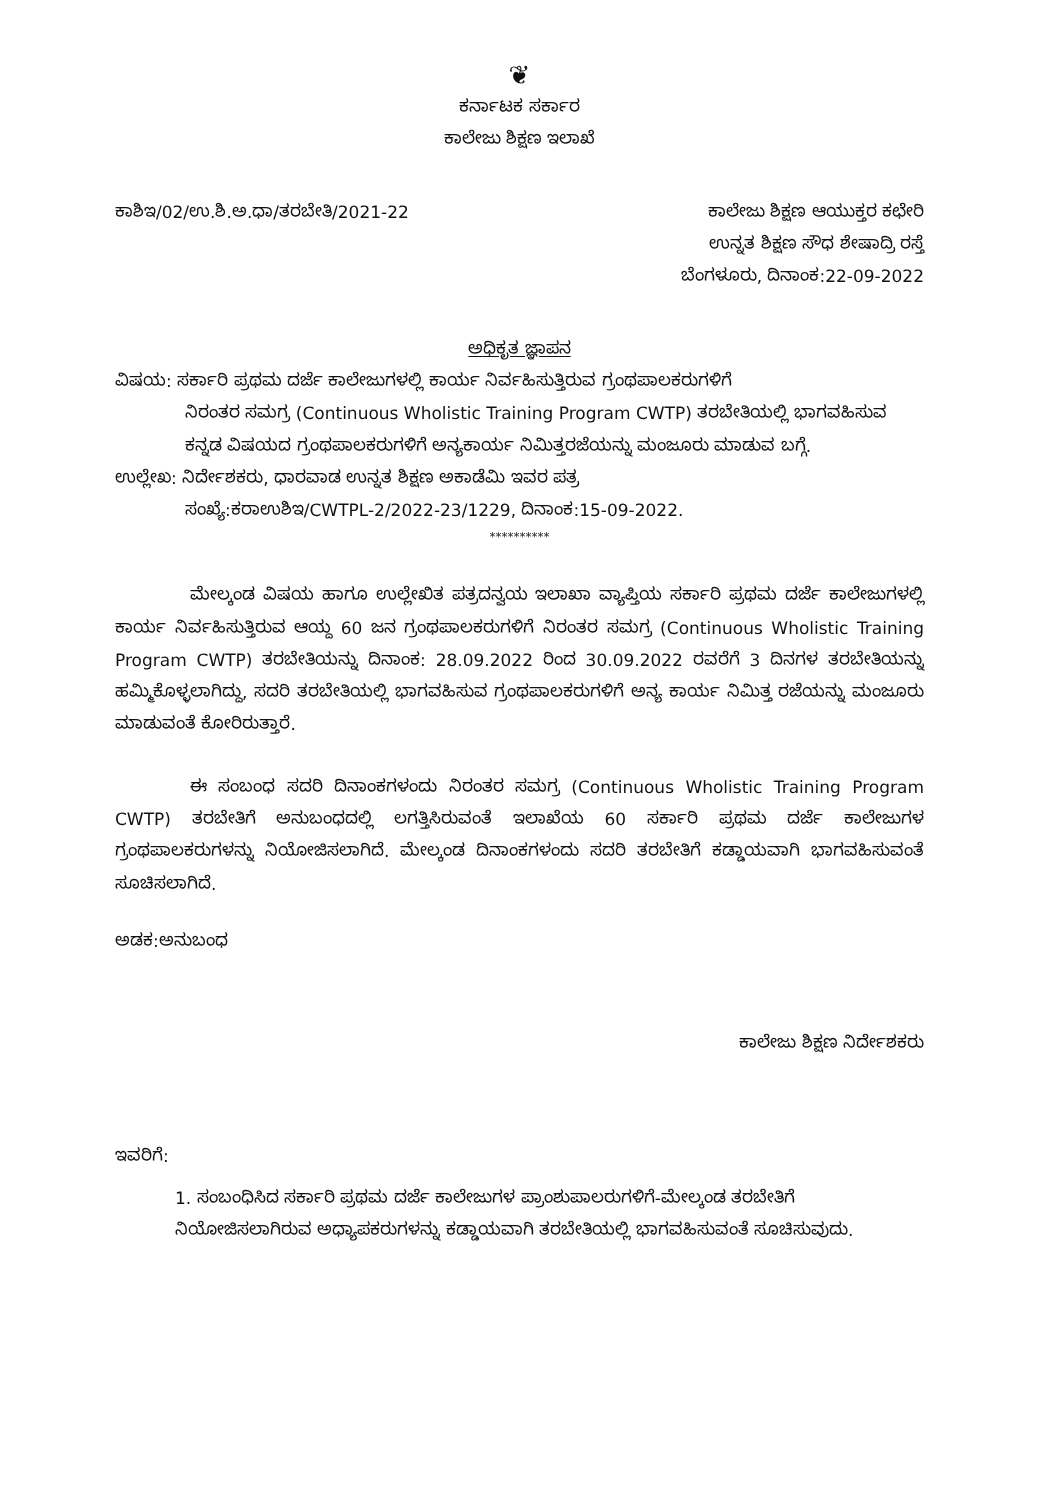❦
ಕರ್ನಾಟಕ ಸರ್ಕಾರ
ಕಾಲೇಜು ಶಿಕ್ಷಣ ಇಲಾಖೆ
ಕಾಶಿಇ/02/ಉ.ಶಿ.ಅ.ಧಾ/ತರಬೇತಿ/2021-22
ಕಾಲೇಜು ಶಿಕ್ಷಣ ಆಯುಕ್ತರ ಕಛೇರಿ
ಉನ್ನತ ಶಿಕ್ಷಣ ಸೌಧ ಶೇಷಾದ್ರಿ ರಸ್ತೆ
ಬೆಂಗಳೂರು, ದಿನಾಂಕ:22-09-2022
ಅಧಿಕೃತ ಜ್ಞಾಪನ
ವಿಷಯ: ಸರ್ಕಾರಿ ಪ್ರಥಮ ದರ್ಜೆ ಕಾಲೇಜುಗಳಲ್ಲಿ ಕಾರ್ಯ ನಿರ್ವಹಿಸುತ್ತಿರುವ ಗ್ರಂಥಪಾಲಕರುಗಳಿಗೆ
ನಿರಂತರ ಸಮಗ್ರ (Continuous Wholistic Training Program CWTP) ತರಬೇತಿಯಲ್ಲಿ ಭಾಗವಹಿಸುವ ಕನ್ನಡ ವಿಷಯದ ಗ್ರಂಥಪಾಲಕರುಗಳಿಗೆ ಅನ್ಯಕಾರ್ಯ ನಿಮಿತ್ತರಜೆಯನ್ನು ಮಂಜೂರು ಮಾಡುವ ಬಗ್ಗೆ.
ಉಲ್ಲೇಖ: ನಿರ್ದೇಶಕರು, ಧಾರವಾಡ ಉನ್ನತ ಶಿಕ್ಷಣ ಅಕಾಡೆಮಿ ಇವರ ಪತ್ರ
ಸಂಖ್ಯೆ:ಕರಾಉಶಿಇ/CWTPL-2/2022-23/1229, ದಿನಾಂಕ:15-09-2022.
**********
ಮೇಲ್ಕಂಡ ವಿಷಯ ಹಾಗೂ ಉಲ್ಲೇಖಿತ ಪತ್ರದನ್ವಯ ಇಲಾಖಾ ವ್ಯಾಪ್ತಿಯ ಸರ್ಕಾರಿ ಪ್ರಥಮ ದರ್ಜೆ ಕಾಲೇಜುಗಳಲ್ಲಿ ಕಾರ್ಯ ನಿರ್ವಹಿಸುತ್ತಿರುವ ಆಯ್ದ 60 ಜನ ಗ್ರಂಥಪಾಲಕರುಗಳಿಗೆ ನಿರಂತರ ಸಮಗ್ರ (Continuous Wholistic Training Program CWTP) ತರಬೇತಿಯನ್ನು ದಿನಾಂಕ: 28.09.2022 ರಿಂದ 30.09.2022 ರವರೆಗೆ 3 ದಿನಗಳ ತರಬೇತಿಯನ್ನು ಹಮ್ಮಿಕೊಳ್ಳಲಾಗಿದ್ದು, ಸದರಿ ತರಬೇತಿಯಲ್ಲಿ ಭಾಗವಹಿಸುವ ಗ್ರಂಥಪಾಲಕರುಗಳಿಗೆ ಅನ್ಯ ಕಾರ್ಯ ನಿಮಿತ್ತ ರಜೆಯನ್ನು ಮಂಜೂರು ಮಾಡುವಂತೆ ಕೋರಿರುತ್ತಾರೆ.
ಈ ಸಂಬಂಧ ಸದರಿ ದಿನಾಂಕಗಳಂದು ನಿರಂತರ ಸಮಗ್ರ (Continuous Wholistic Training Program CWTP) ತರಬೇತಿಗೆ ಅನುಬಂಧದಲ್ಲಿ ಲಗತ್ತಿಸಿರುವಂತೆ ಇಲಾಖೆಯ 60 ಸರ್ಕಾರಿ ಪ್ರಥಮ ದರ್ಜೆ ಕಾಲೇಜುಗಳ ಗ್ರಂಥಪಾಲಕರುಗಳನ್ನು ನಿಯೋಜಿಸಲಾಗಿದೆ. ಮೇಲ್ಕಂಡ ದಿನಾಂಕಗಳಂದು ಸದರಿ ತರಬೇತಿಗೆ ಕಡ್ಡಾಯವಾಗಿ ಭಾಗವಹಿಸುವಂತೆ ಸೂಚಿಸಲಾಗಿದೆ.
ಅಡಕ:ಅನುಬಂಧ
ಕಾಲೇಜು ಶಿಕ್ಷಣ ನಿರ್ದೇಶಕರು
ಇವರಿಗೆ:
1. ಸಂಬಂಧಿಸಿದ ಸರ್ಕಾರಿ ಪ್ರಥಮ ದರ್ಜೆ ಕಾಲೇಜುಗಳ ಪ್ರಾಂಶುಪಾಲರುಗಳಿಗೆ-ಮೇಲ್ಕಂಡ ತರಬೇತಿಗೆ ನಿಯೋಜಿಸಲಾಗಿರುವ ಅಧ್ಯಾಪಕರುಗಳನ್ನು ಕಡ್ಡಾಯವಾಗಿ ತರಬೇತಿಯಲ್ಲಿ ಭಾಗವಹಿಸುವಂತೆ ಸೂಚಿಸುವುದು.